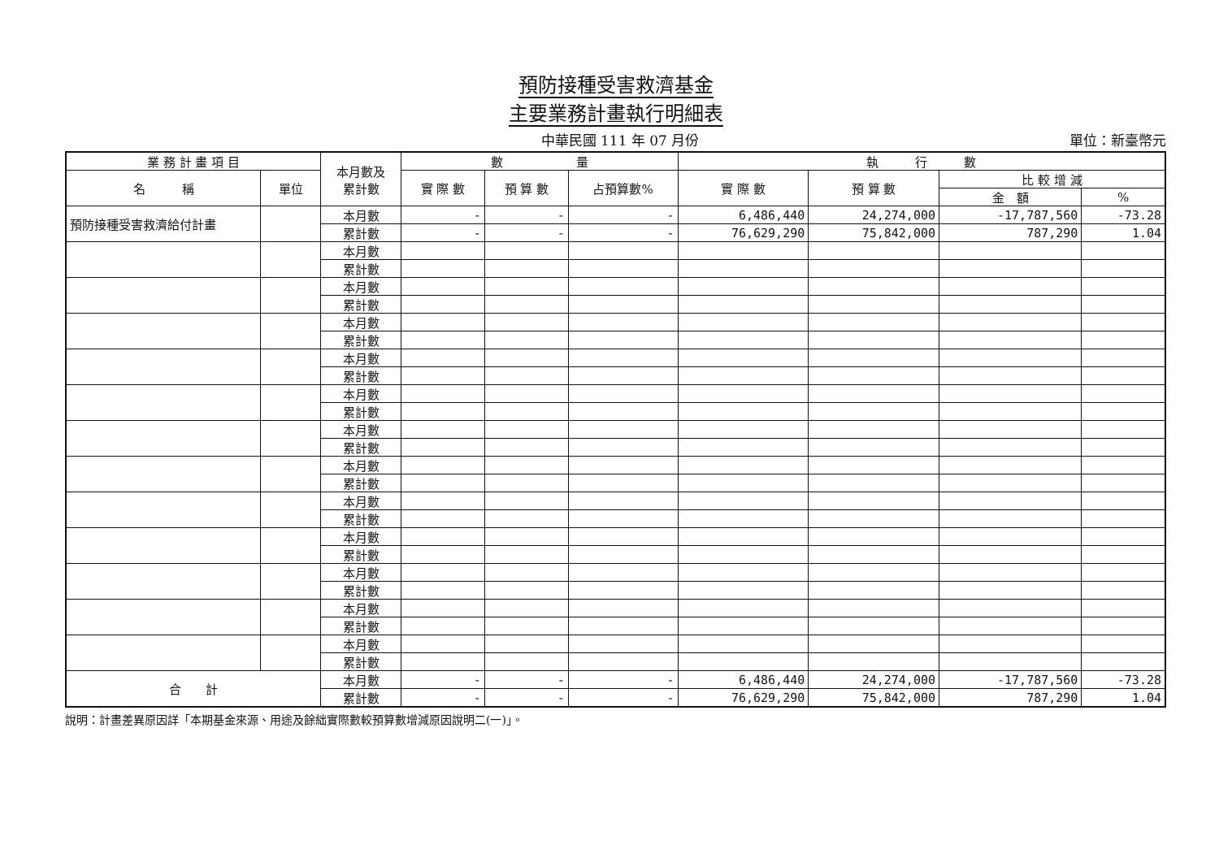預防接種受害救濟基金
主要業務計畫執行明細表
中華民國 111 年 07 月份 單位：新臺幣元
| 業 務 計 畫 項 目 | | 本月數及 累計數 | 數 量 | | | 執 行 數 | | | |
| --- | --- | --- | --- | --- | --- | --- | --- | --- | --- |
| 名 稱 | 單位 | | 實 際 數 | 預 算 數 | 占預算數% | 實 際 數 | 預 算 數 | 比 較 增 減 | |
| | | | | | | | | 金 額 | % |
| 預防接種受害救濟給付計畫 | | 本月數 | - | - | - | 6,486,440 | 24,274,000 | -17,787,560 | -73.28 |
| | | 累計數 | - | - | - | 76,629,290 | 75,842,000 | 787,290 | 1.04 |
| | | 本月數 | | | | | | | |
| | | 累計數 | | | | | | | |
| | | 本月數 | | | | | | | |
| | | 累計數 | | | | | | | |
| | | 本月數 | | | | | | | |
| | | 累計數 | | | | | | | |
| | | 本月數 | | | | | | | |
| | | 累計數 | | | | | | | |
| | | 本月數 | | | | | | | |
| | | 累計數 | | | | | | | |
| | | 本月數 | | | | | | | |
| | | 累計數 | | | | | | | |
| | | 本月數 | | | | | | | |
| | | 累計數 | | | | | | | |
| | | 本月數 | | | | | | | |
| | | 累計數 | | | | | | | |
| | | 本月數 | | | | | | | |
| | | 累計數 | | | | | | | |
| | | 本月數 | | | | | | | |
| | | 累計數 | | | | | | | |
| | | 本月數 | | | | | | | |
| | | 累計數 | | | | | | | |
| | | 本月數 | | | | | | | |
| | | 累計數 | | | | | | | |
| 合 計 | | 本月數 | - | - | - | 6,486,440 | 24,274,000 | -17,787,560 | -73.28 |
| | | 累計數 | - | - | - | 76,629,290 | 75,842,000 | 787,290 | 1.04 |
說明：計畫差異原因詳「本期基金來源、用途及餘絀實際數較預算數增減原因說明二(一)」。